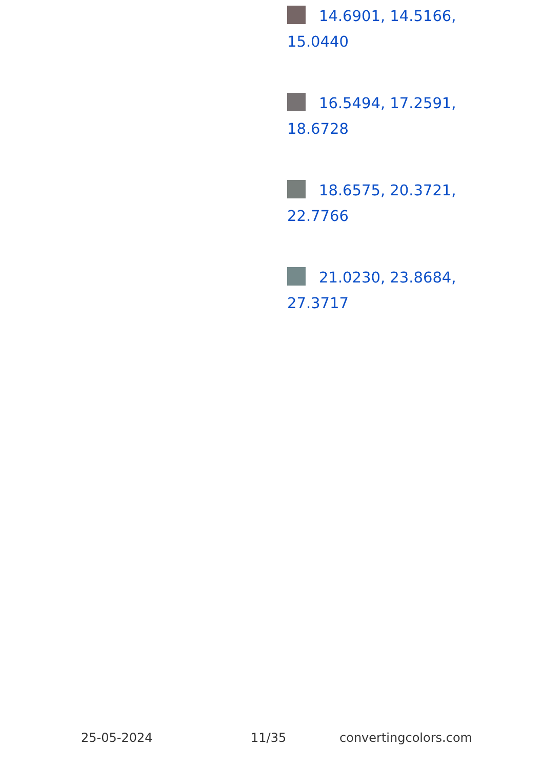14.6901, 14.5166, 15.0440
16.5494, 17.2591, 18.6728
18.6575, 20.3721, 22.7766
21.0230, 23.8684, 27.3717
25-05-2024 11/35 convertingcolors.com